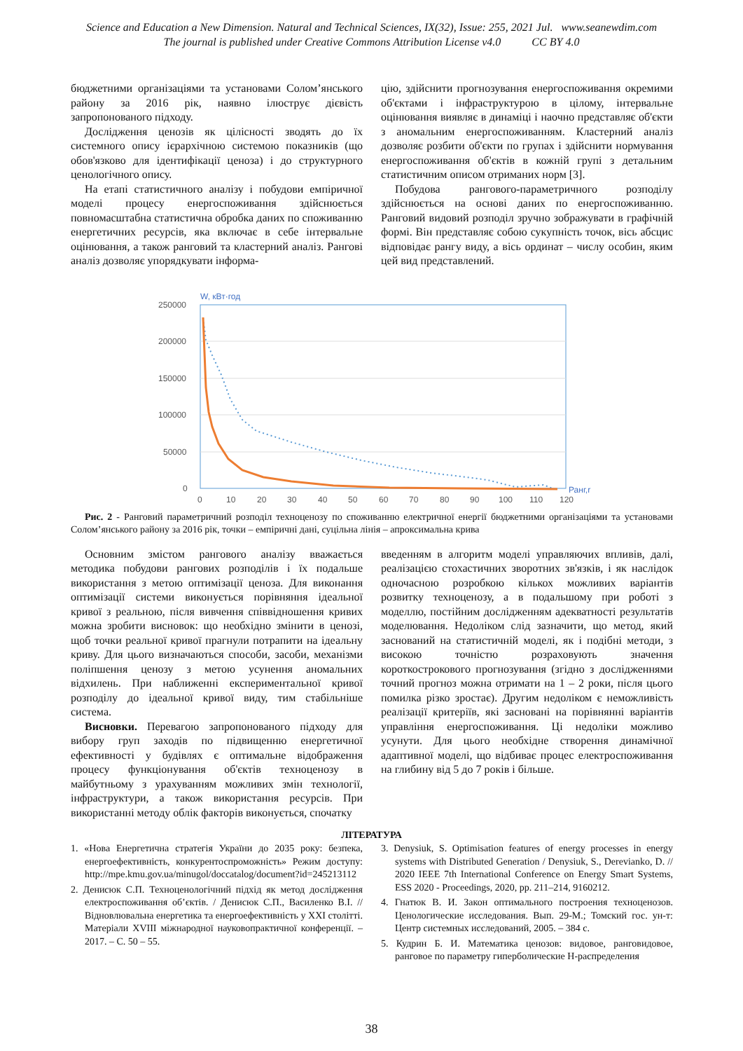Science and Education a New Dimension. Natural and Technical Sciences, IX(32), Issue: 255, 2021 Jul. www.seanewdim.com
The journal is published under Creative Commons Attribution License v4.0 CC BY 4.0
бюджетними організаціями та установами Солом’янського району за 2016 рік, наявно ілюструє дієвість запропонованого підходу.
Дослідження ценозів як цілісності зводять до їх системного опису ієрархічною системою показників (що обов'язково для ідентифікації ценоза) і до структурного ценологічного опису.
На етапі статистичного аналізу і побудови емпіричної моделі процесу енергоспоживання здійснюється повномасштабна статистична обробка даних по споживанню енергетичних ресурсів, яка включає в себе інтервальне оцінювання, а також ранговий та кластерний аналіз. Рангові аналіз дозволяє упорядкувати інформа-
цію, здійснити прогнозування енергоспоживання окремими об'єктами і інфраструктурою в цілому, інтервальне оцінювання виявляє в динаміці і наочно представляє об'єкти з аномальним енергоспоживанням. Кластерний аналіз дозволяє розбити об'єкти по групах і здійснити нормування енергоспоживання об'єктів в кожній групі з детальним статистичним описом отриманих норм [3].
Побудова рангового-параметричного розподілу здійснюється на основі даних по енергоспоживанню. Ранговий видовий розподіл зручно зображувати в графічній формі. Він представляє собою сукупність точок, вісь абсцис відповідає рангу виду, а вісь ординат – числу особин, яким цей вид представлений.
W, кВт·год
250000
200000
150000
100000
50000
0
0
10
20
30
40
50
60
70
80
90
100
110
120
Ранг,r
Рис. 2 - Ранговий параметричний розподіл техноценозу по споживанню електричної енергії бюджетними організаціями та установами Солом’янського району за 2016 рік, точки – емпіричні дані, суцільна лінія – апроксимальна крива
Основним змістом рангового аналізу вважається методика побудови рангових розподілів і їх подальше використання з метою оптимізації ценоза. Для виконання оптимізації системи виконується порівняння ідеальної кривої з реальною, після вивчення співвідношення кривих можна зробити висновок: що необхідно змінити в ценозі, щоб точки реальної кривої прагнули потрапити на ідеальну криву. Для цього визначаються способи, засоби, механізми поліпшення ценозу з метою усунення аномальних відхилень. При наближенні експериментальної кривої розподілу до ідеальної кривої виду, тим стабільніше система.
Висновки. Перевагою запропонованого підходу для вибору груп заходів по підвищенню енергетичної ефективності у будівлях є оптимальне відображення процесу функціонування об'єктів техноценозу в майбутньому з урахуванням можливих змін технології, інфраструктури, а також використання ресурсів. При використанні методу облік факторів виконується, спочатку
введенням в алгоритм моделі управляючих впливів, далі, реалізацією стохастичних зворотних зв'язків, і як наслідок одночасною розробкою кількох можливих варіантів розвитку техноценозу, а в подальшому при роботі з моделлю, постійним дослідженням адекватності результатів моделювання. Недоліком слід зазначити, що метод, який заснований на статистичній моделі, як і подібні методи, з високою точністю розраховують значення короткострокового прогнозування (згідно з дослідженнями точний прогноз можна отримати на 1 – 2 роки, після цього помилка різко зростає). Другим недоліком є неможливість реалізації критеріїв, які засновані на порівнянні варіантів управління енергоспоживання. Ці недоліки можливо усунути. Для цього необхідне створення динамічної адаптивної моделі, що відбиває процес електроспоживання на глибину від 5 до 7 років і більше.
ЛІТЕРАТУРА
1. «Нова Енергетична стратегія України до 2035 року: безпека, енергоефективність, конкурентоспроможність» Режим доступу: http://mpe.kmu.gov.ua/minugol/doccatalog/document?id=245213112
2. Денисюк С.П. Техноценологічний підхід як метод дослідження електроспоживання об’єктів. / Денисюк С.П., Василенко В.І. // Відновлювальна енергетика та енергоефективність у XXI столітті. Матеріали XVIII міжнародної науковопрактичної конференції. – 2017. – С. 50 – 55.
3. Denysiuk, S. Optimisation features of energy processes in energy systems with Distributed Generation / Denysiuk, S., Derevianko, D. // 2020 IEEE 7th International Conference on Energy Smart Systems, ESS 2020 - Proceedings, 2020, pp. 211–214, 9160212.
4. Гнатюк В. И. Закон оптимального построения техноценозов. Ценологические исследования. Вып. 29-М.; Томский гос. ун-т: Центр системных исследований, 2005. – 384 с.
5. Кудрин Б. И. Математика ценозов: видовое, ранговидовое, ранговое по параметру гиперболические Н-распределения
38